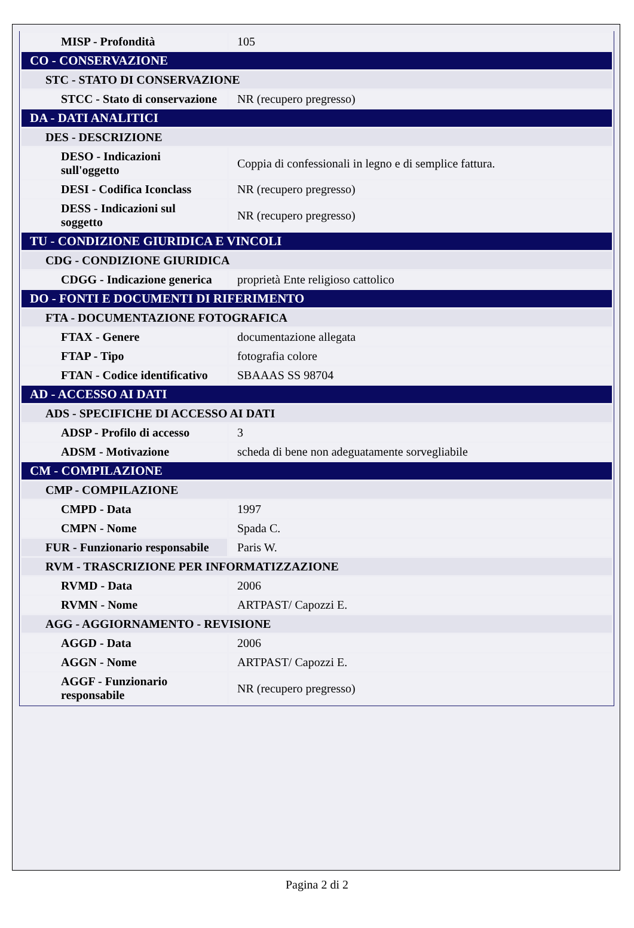| MISP - Profondità | 105 |
| CO - CONSERVAZIONE | |
| STC - STATO DI CONSERVAZIONE | |
| STCC - Stato di conservazione | NR (recupero pregresso) |
| DA - DATI ANALITICI | |
| DES - DESCRIZIONE | |
| DESO - Indicazioni sull'oggetto | Coppia di confessionali in legno e di semplice fattura. |
| DESI - Codifica Iconclass | NR (recupero pregresso) |
| DESS - Indicazioni sul soggetto | NR (recupero pregresso) |
| TU - CONDIZIONE GIURIDICA E VINCOLI | |
| CDG - CONDIZIONE GIURIDICA | |
| CDGG - Indicazione generica | proprietà Ente religioso cattolico |
| DO - FONTI E DOCUMENTI DI RIFERIMENTO | |
| FTA - DOCUMENTAZIONE FOTOGRAFICA | |
| FTAX - Genere | documentazione allegata |
| FTAP - Tipo | fotografia colore |
| FTAN - Codice identificativo | SBAAAS SS 98704 |
| AD - ACCESSO AI DATI | |
| ADS - SPECIFICHE DI ACCESSO AI DATI | |
| ADSP - Profilo di accesso | 3 |
| ADSM - Motivazione | scheda di bene non adeguatamente sorvegliabile |
| CM - COMPILAZIONE | |
| CMP - COMPILAZIONE | |
| CMPD - Data | 1997 |
| CMPN - Nome | Spada C. |
| FUR - Funzionario responsabile | Paris W. |
| RVM - TRASCRIZIONE PER INFORMATIZZAZIONE | |
| RVMD - Data | 2006 |
| RVMN - Nome | ARTPAST/ Capozzi E. |
| AGG - AGGIORNAMENTO - REVISIONE | |
| AGGD - Data | 2006 |
| AGGN - Nome | ARTPAST/ Capozzi E. |
| AGGF - Funzionario responsabile | NR (recupero pregresso) |
Pagina 2 di 2